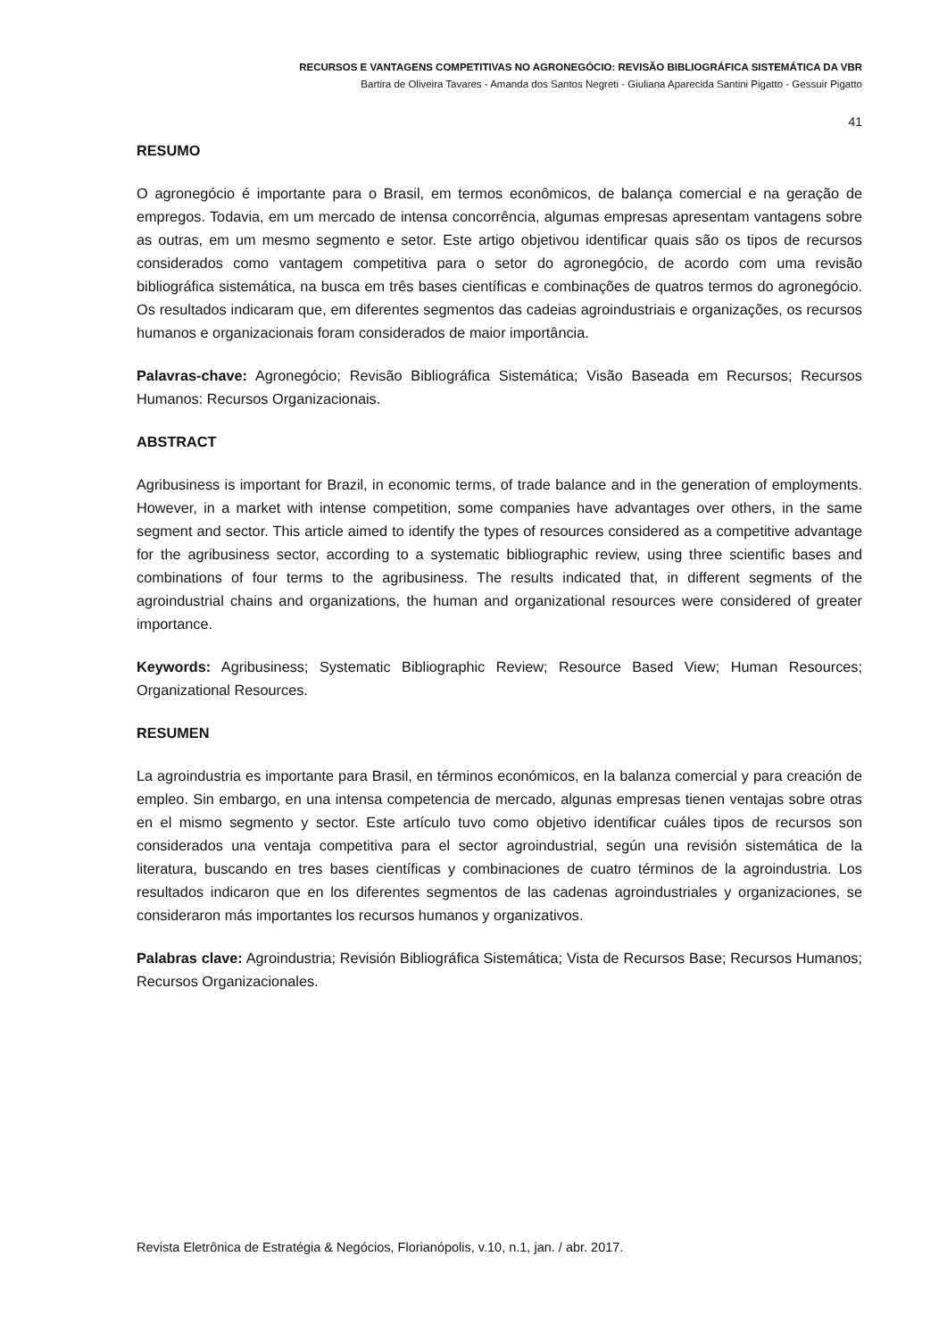RECURSOS E VANTAGENS COMPETITIVAS NO AGRONEGÓCIO: REVISÃO BIBLIOGRÁFICA SISTEMÁTICA DA VBR
Bartira de Oliveira Tavares - Amanda dos Santos Negreti - Giuliana Aparecida Santini Pigatto - Gessuir Pigatto
41
RESUMO
O agronegócio é importante para o Brasil, em termos econômicos, de balança comercial e na geração de empregos. Todavia, em um mercado de intensa concorrência, algumas empresas apresentam vantagens sobre as outras, em um mesmo segmento e setor. Este artigo objetivou identificar quais são os tipos de recursos considerados como vantagem competitiva para o setor do agronegócio, de acordo com uma revisão bibliográfica sistemática, na busca em três bases científicas e combinações de quatros termos do agronegócio. Os resultados indicaram que, em diferentes segmentos das cadeias agroindustriais e organizações, os recursos humanos e organizacionais foram considerados de maior importância.
Palavras-chave: Agronegócio; Revisão Bibliográfica Sistemática; Visão Baseada em Recursos; Recursos Humanos: Recursos Organizacionais.
ABSTRACT
Agribusiness is important for Brazil, in economic terms, of trade balance and in the generation of employments. However, in a market with intense competition, some companies have advantages over others, in the same segment and sector. This article aimed to identify the types of resources considered as a competitive advantage for the agribusiness sector, according to a systematic bibliographic review, using three scientific bases and combinations of four terms to the agribusiness. The results indicated that, in different segments of the agroindustrial chains and organizations, the human and organizational resources were considered of greater importance.
Keywords: Agribusiness; Systematic Bibliographic Review; Resource Based View; Human Resources; Organizational Resources.
RESUMEN
La agroindustria es importante para Brasil, en términos económicos, en la balanza comercial y para creación de empleo. Sin embargo, en una intensa competencia de mercado, algunas empresas tienen ventajas sobre otras en el mismo segmento y sector. Este artículo tuvo como objetivo identificar cuáles tipos de recursos son considerados una ventaja competitiva para el sector agroindustrial, según una revisión sistemática de la literatura, buscando en tres bases científicas y combinaciones de cuatro términos de la agroindustria. Los resultados indicaron que en los diferentes segmentos de las cadenas agroindustriales y organizaciones, se consideraron más importantes los recursos humanos y organizativos.
Palabras clave: Agroindustria; Revisión Bibliográfica Sistemática; Vista de Recursos Base; Recursos Humanos; Recursos Organizacionales.
Revista Eletrônica de Estratégia & Negócios, Florianópolis, v.10, n.1, jan. / abr. 2017.